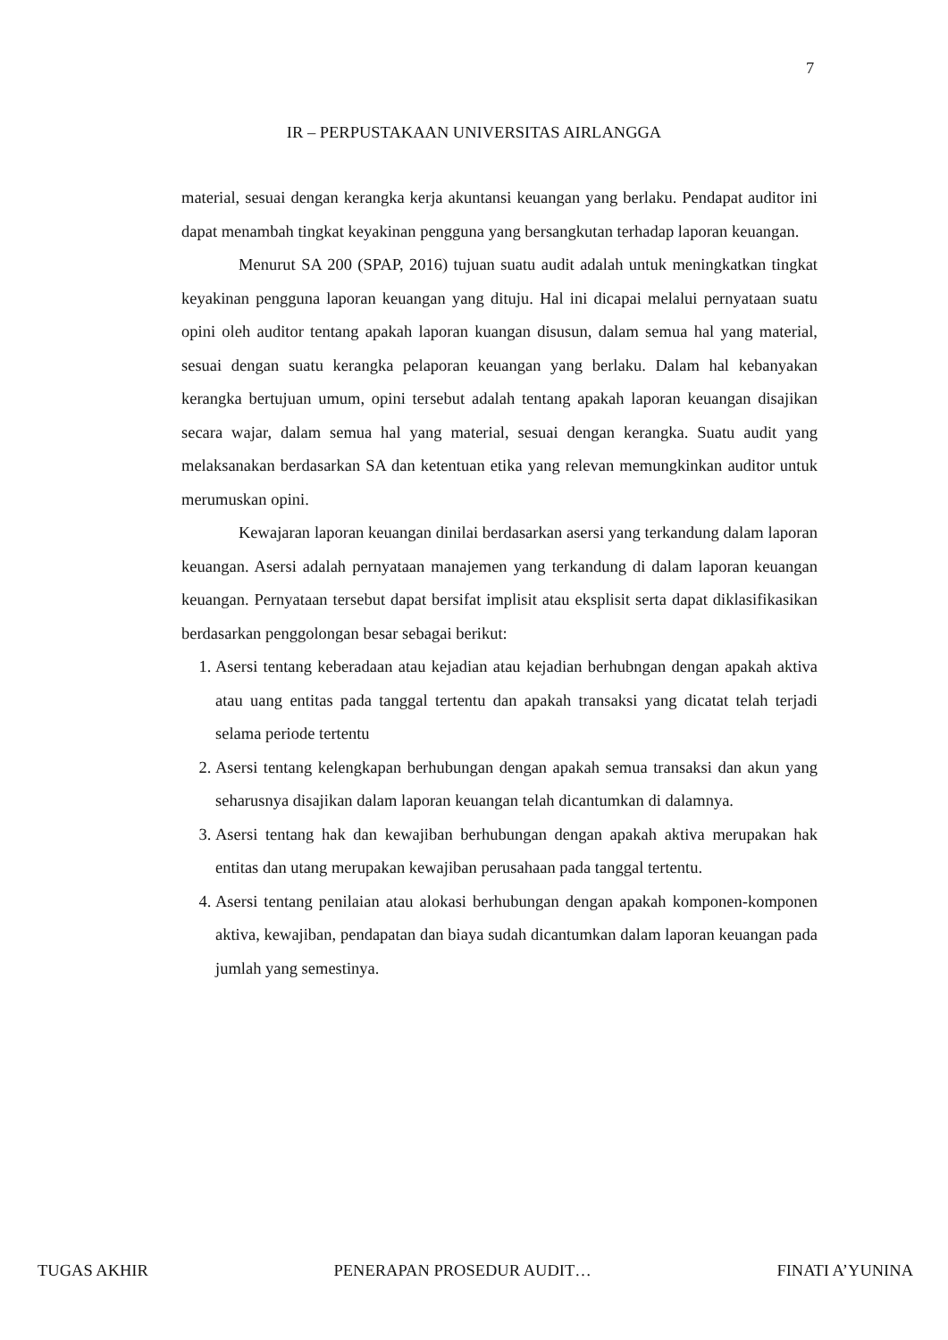7
IR – PERPUSTAKAAN UNIVERSITAS AIRLANGGA
material, sesuai dengan kerangka kerja akuntansi keuangan yang berlaku. Pendapat auditor ini dapat menambah tingkat keyakinan pengguna yang bersangkutan terhadap laporan keuangan.
Menurut SA 200 (SPAP, 2016) tujuan suatu audit adalah untuk meningkatkan tingkat keyakinan pengguna laporan keuangan yang dituju. Hal ini dicapai melalui pernyataan suatu opini oleh auditor tentang apakah laporan kuangan disusun, dalam semua hal yang material, sesuai dengan suatu kerangka pelaporan keuangan yang berlaku. Dalam hal kebanyakan kerangka bertujuan umum, opini tersebut adalah tentang apakah laporan keuangan disajikan secara wajar, dalam semua hal yang material, sesuai dengan kerangka. Suatu audit yang melaksanakan berdasarkan SA dan ketentuan etika yang relevan memungkinkan auditor untuk merumuskan opini.
Kewajaran laporan keuangan dinilai berdasarkan asersi yang terkandung dalam laporan keuangan. Asersi adalah pernyataan manajemen yang terkandung di dalam laporan keuangan keuangan. Pernyataan tersebut dapat bersifat implisit atau eksplisit serta dapat diklasifikasikan berdasarkan penggolongan besar sebagai berikut:
1. Asersi tentang keberadaan atau kejadian atau kejadian berhubngan dengan apakah aktiva atau uang entitas pada tanggal tertentu dan apakah transaksi yang dicatat telah terjadi selama periode tertentu
2. Asersi tentang kelengkapan berhubungan dengan apakah semua transaksi dan akun yang seharusnya disajikan dalam laporan keuangan telah dicantumkan di dalamnya.
3. Asersi tentang hak dan kewajiban berhubungan dengan apakah aktiva merupakan hak entitas dan utang merupakan kewajiban perusahaan pada tanggal tertentu.
4. Asersi tentang penilaian atau alokasi berhubungan dengan apakah komponen-komponen aktiva, kewajiban, pendapatan dan biaya sudah dicantumkan dalam laporan keuangan pada jumlah yang semestinya.
TUGAS AKHIR PENERAPAN PROSEDUR AUDIT… FINATI A’YUNINA